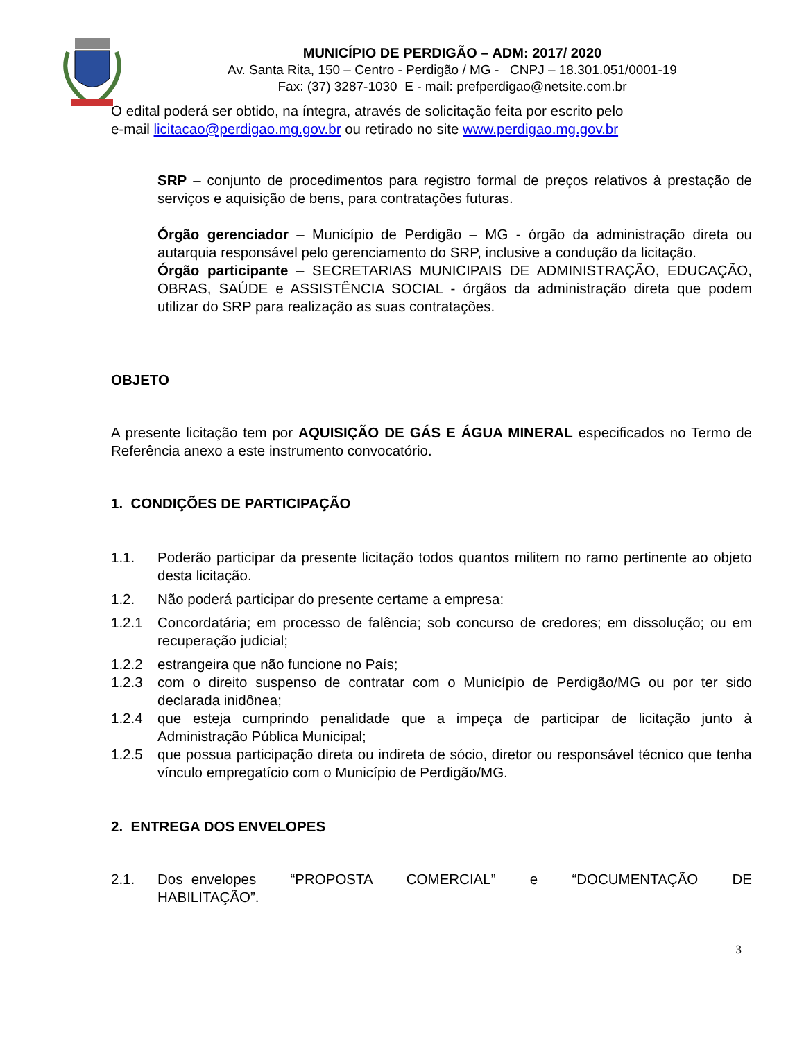MUNICÍPIO DE PERDIGÃO – ADM: 2017/ 2020
Av. Santa Rita, 150 – Centro - Perdigão / MG - CNPJ – 18.301.051/0001-19
Fax: (37) 3287-1030 E - mail: prefperdigao@netsite.com.br
O edital poderá ser obtido, na íntegra, através de solicitação feita por escrito pelo
e-mail licitacao@perdigao.mg.gov.br ou retirado no site www.perdigao.mg.gov.br
SRP – conjunto de procedimentos para registro formal de preços relativos à prestação de serviços e aquisição de bens, para contratações futuras.
Órgão gerenciador – Município de Perdigão – MG - órgão da administração direta ou autarquia responsável pelo gerenciamento do SRP, inclusive a condução da licitação.
Órgão participante – SECRETARIAS MUNICIPAIS DE ADMINISTRAÇÃO, EDUCAÇÃO, OBRAS, SAÚDE e ASSISTÊNCIA SOCIAL - órgãos da administração direta que podem utilizar do SRP para realização as suas contratações.
OBJETO
A presente licitação tem por AQUISIÇÃO DE GÁS E ÁGUA MINERAL especificados no Termo de Referência anexo a este instrumento convocatório.
1. CONDIÇÕES DE PARTICIPAÇÃO
1.1. Poderão participar da presente licitação todos quantos militem no ramo pertinente ao objeto desta licitação.
1.2. Não poderá participar do presente certame a empresa:
1.2.1 Concordatária; em processo de falência; sob concurso de credores; em dissolução; ou em recuperação judicial;
1.2.2 estrangeira que não funcione no País;
1.2.3 com o direito suspenso de contratar com o Município de Perdigão/MG ou por ter sido declarada inidônea;
1.2.4 que esteja cumprindo penalidade que a impeça de participar de licitação junto à Administração Pública Municipal;
1.2.5 que possua participação direta ou indireta de sócio, diretor ou responsável técnico que tenha vínculo empregatício com o Município de Perdigão/MG.
2. ENTREGA DOS ENVELOPES
2.1. Dos envelopes “PROPOSTA COMERCIAL” e “DOCUMENTAÇÃO DE HABILITAÇÃO”.
3